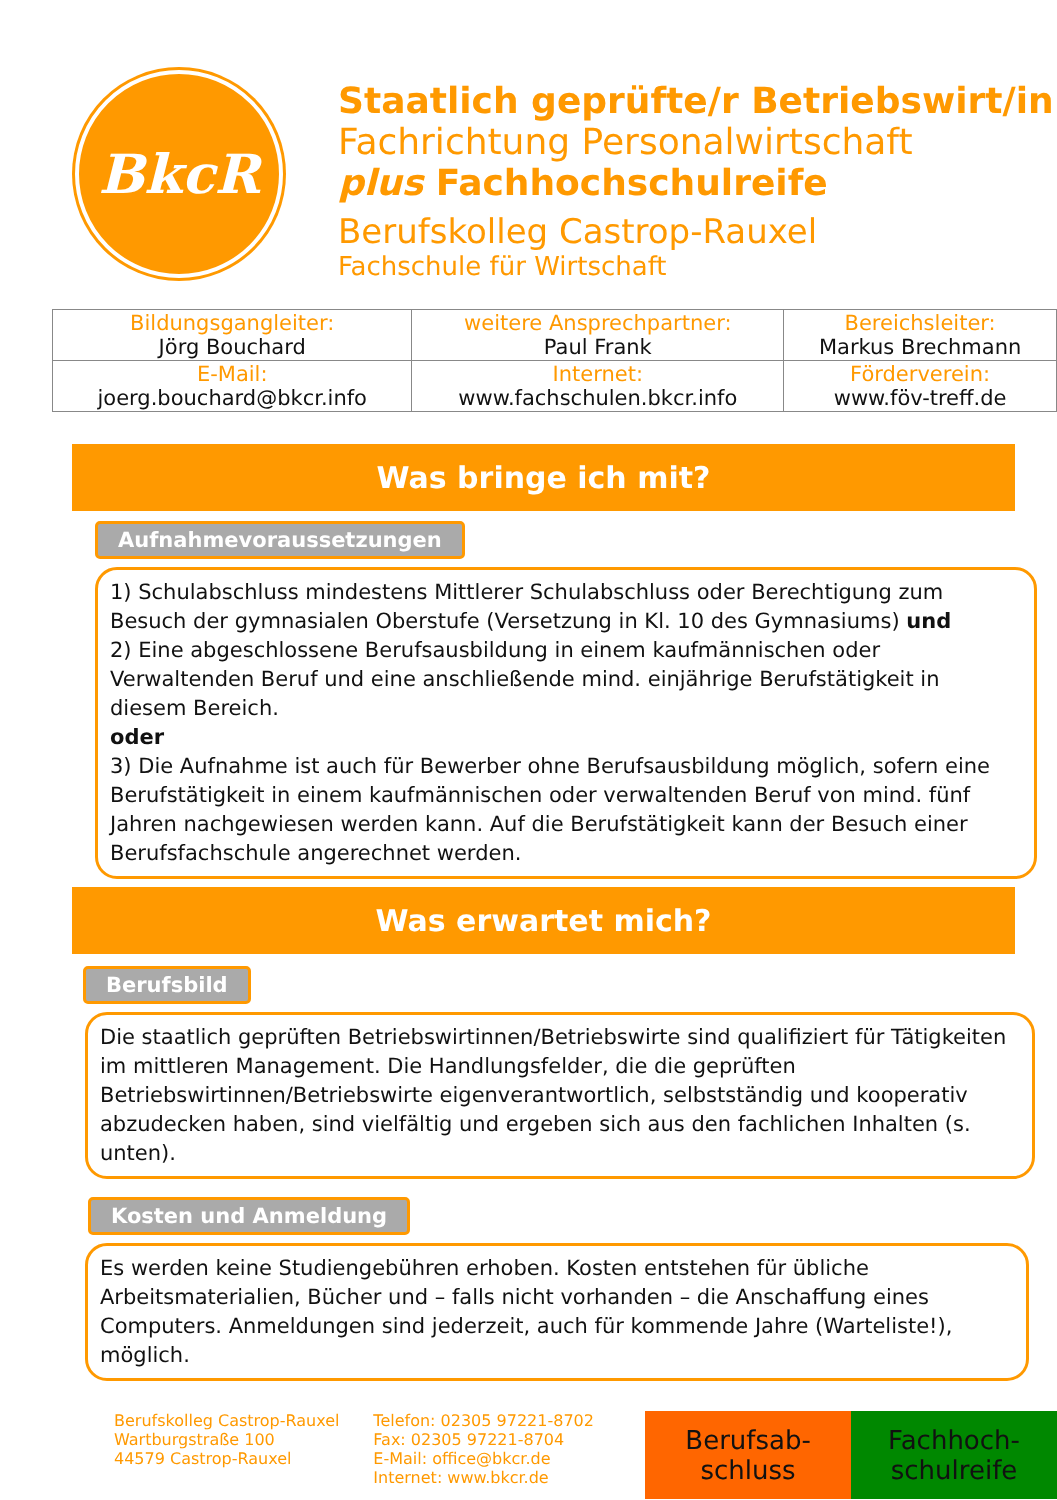BkcR
Staatlich geprüfte/r Betriebswirt/in
Fachrichtung Personalwirtschaft
plus Fachhochschulreife
Berufskolleg Castrop-Rauxel
Fachschule für Wirtschaft
| Bildungsgangleiter: Jörg Bouchard | weitere Ansprechpartner: Paul Frank | Bereichsleiter: Markus Brechmann |
| E-Mail: joerg.bouchard@bkcr.info | Internet: www.fachschulen.bkcr.info | Förderverein: www.föv-treff.de |
Was bringe ich mit?
Aufnahmevoraussetzungen
1) Schulabschluss mindestens Mittlerer Schulabschluss oder Berechtigung zum Besuch der gymnasialen Oberstufe (Versetzung in Kl. 10 des Gymnasiums) und
2) Eine abgeschlossene Berufsausbildung in einem kaufmännischen oder Verwaltenden Beruf und eine anschließende mind. einjährige Berufstätigkeit in diesem Bereich.
oder
3) Die Aufnahme ist auch für Bewerber ohne Berufsausbildung möglich, sofern eine Berufstätigkeit in einem kaufmännischen oder verwaltenden Beruf von mind. fünf Jahren nachgewiesen werden kann. Auf die Berufstätigkeit kann der Besuch einer Berufsfachschule angerechnet werden.
Was erwartet mich?
Berufsbild
Die staatlich geprüften Betriebswirtinnen/Betriebswirte sind qualifiziert für Tätigkeiten im mittleren Management. Die Handlungsfelder, die die geprüften Betriebswirtinnen/Betriebswirte eigenverantwortlich, selbstständig und kooperativ abzudecken haben, sind vielfältig und ergeben sich aus den fachlichen Inhalten (s. unten).
Kosten und Anmeldung
Es werden keine Studiengebühren erhoben. Kosten entstehen für übliche Arbeitsmaterialien, Bücher und – falls nicht vorhanden – die Anschaffung eines Computers. Anmeldungen sind jederzeit, auch für kommende Jahre (Warteliste!), möglich.
Berufskolleg Castrop-Rauxel
Wartburgstraße 100
44579 Castrop-Rauxel
Telefon: 02305 97221-8702
Fax: 02305 97221-8704
E-Mail: office@bkcr.de
Internet: www.bkcr.de
Berufsab-
schluss
Fachhoch-
schulreife